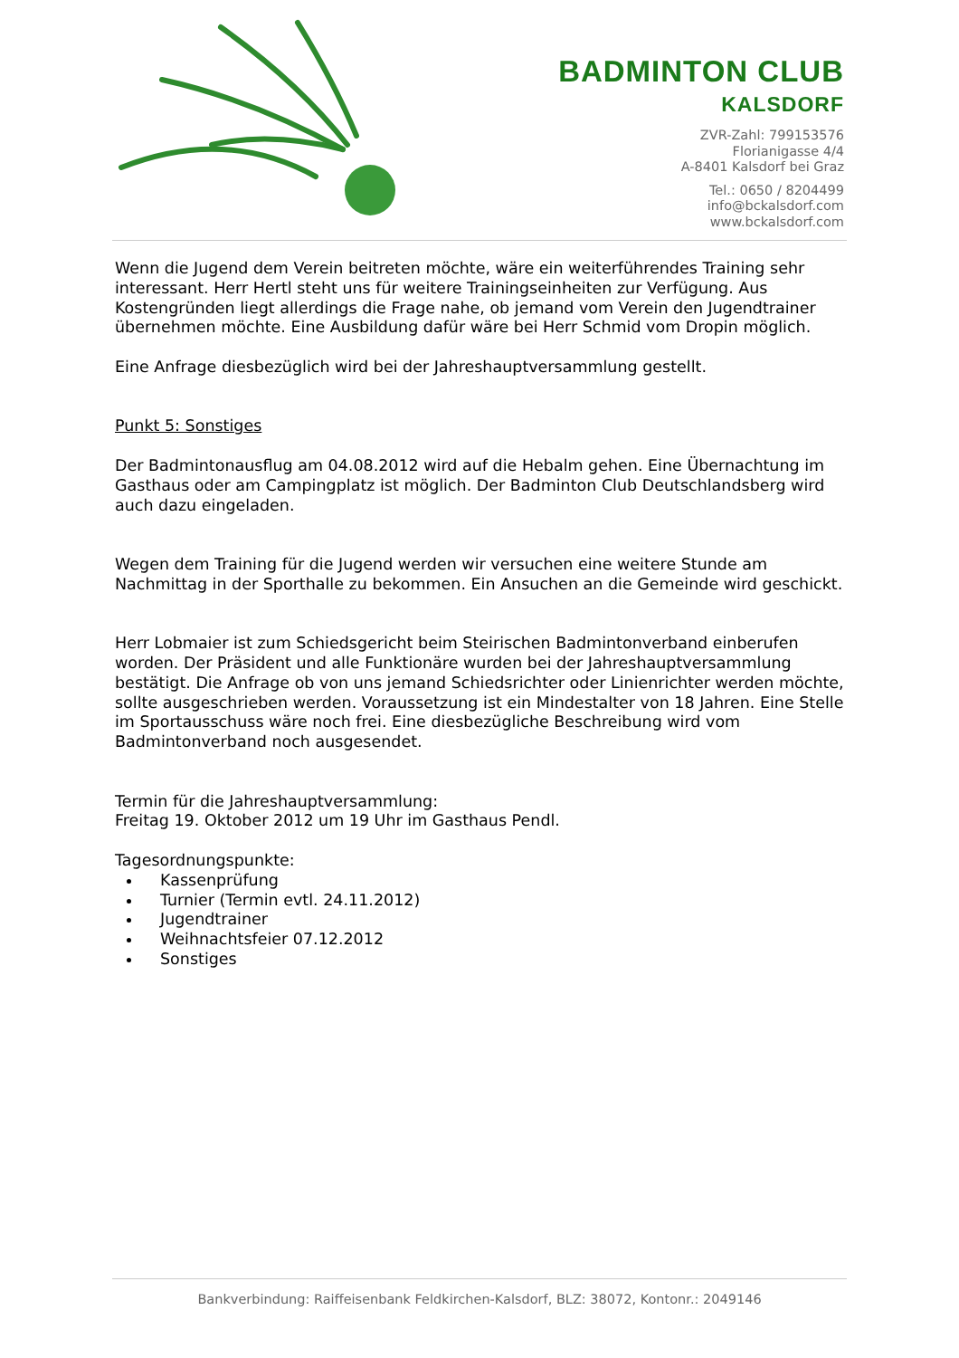BADMINTON CLUB
KALSDORF
ZVR-Zahl: 799153576
Florianigasse 4/4
A-8401 Kalsdorf bei Graz
Tel.: 0650 / 8204499
info@bckalsdorf.com
www.bckalsdorf.com
Wenn die Jugend dem Verein beitreten möchte, wäre ein weiterführendes Training sehr interessant. Herr Hertl steht uns für weitere Trainingseinheiten zur Verfügung. Aus Kostengründen liegt allerdings die Frage nahe, ob jemand vom Verein den Jugendtrainer übernehmen möchte. Eine Ausbildung dafür wäre bei Herr Schmid vom Dropin möglich.
Eine Anfrage diesbezüglich wird bei der Jahreshauptversammlung gestellt.
Punkt 5: Sonstiges
Der Badmintonausflug am 04.08.2012 wird auf die Hebalm gehen. Eine Übernachtung im Gasthaus oder am Campingplatz ist möglich. Der Badminton Club Deutschlandsberg wird auch dazu eingeladen.
Wegen dem Training für die Jugend werden wir versuchen eine weitere Stunde am Nachmittag in der Sporthalle zu bekommen. Ein Ansuchen an die Gemeinde wird geschickt.
Herr Lobmaier ist zum Schiedsgericht beim Steirischen Badmintonverband einberufen worden. Der Präsident und alle Funktionäre wurden bei der Jahreshauptversammlung bestätigt. Die Anfrage ob von uns jemand Schiedsrichter oder Linienrichter werden möchte, sollte ausgeschrieben werden. Voraussetzung ist ein Mindestalter von 18 Jahren. Eine Stelle im Sportausschuss wäre noch frei. Eine diesbezügliche Beschreibung wird vom Badmintonverband noch ausgesendet.
Termin für die Jahreshauptversammlung:
Freitag 19. Oktober 2012 um 19 Uhr im Gasthaus Pendl.
Tagesordnungspunkte:
Kassenprüfung
Turnier (Termin evtl. 24.11.2012)
Jugendtrainer
Weihnachtsfeier 07.12.2012
Sonstiges
Bankverbindung: Raiffeisenbank Feldkirchen-Kalsdorf, BLZ: 38072, Kontonr.: 2049146